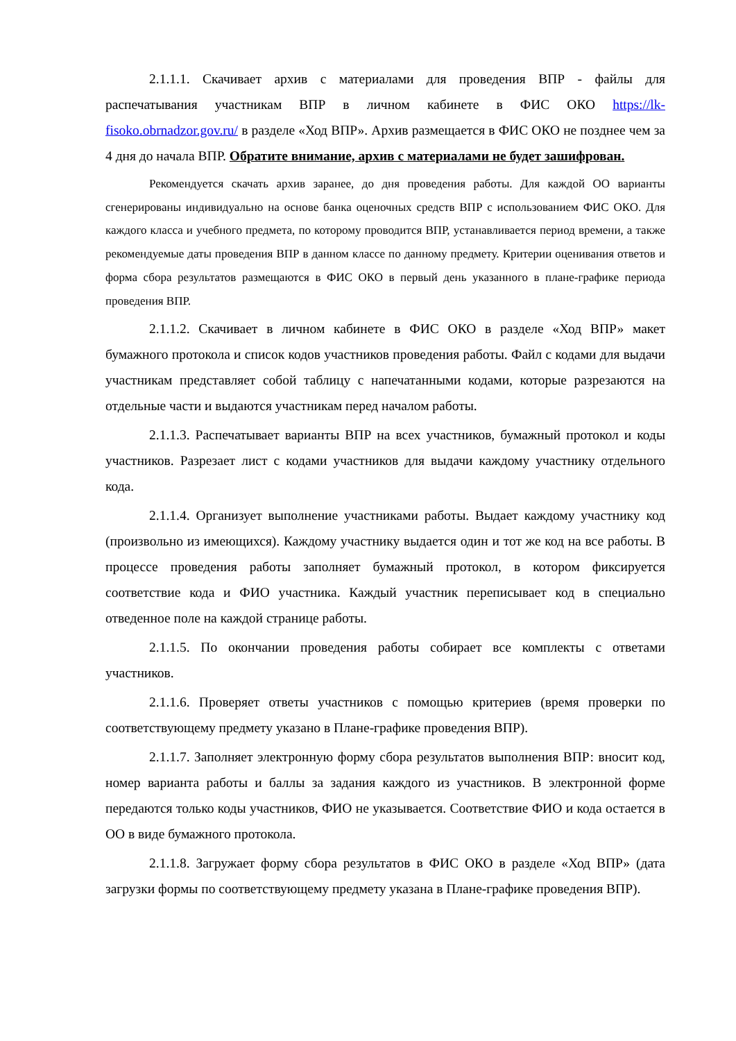2.1.1.1. Скачивает архив с материалами для проведения ВПР - файлы для распечатывания участникам ВПР в личном кабинете в ФИС ОКО https://lk-fisoko.obrnadzor.gov.ru/ в разделе «Ход ВПР». Архив размещается в ФИС ОКО не позднее чем за 4 дня до начала ВПР. Обратите внимание, архив с материалами не будет зашифрован.
Рекомендуется скачать архив заранее, до дня проведения работы. Для каждой ОО варианты сгенерированы индивидуально на основе банка оценочных средств ВПР с использованием ФИС ОКО. Для каждого класса и учебного предмета, по которому проводится ВПР, устанавливается период времени, а также рекомендуемые даты проведения ВПР в данном классе по данному предмету. Критерии оценивания ответов и форма сбора результатов размещаются в ФИС ОКО в первый день указанного в плане-графике периода проведения ВПР.
2.1.1.2. Скачивает в личном кабинете в ФИС ОКО в разделе «Ход ВПР» макет бумажного протокола и список кодов участников проведения работы. Файл с кодами для выдачи участникам представляет собой таблицу с напечатанными кодами, которые разрезаются на отдельные части и выдаются участникам перед началом работы.
2.1.1.3. Распечатывает варианты ВПР на всех участников, бумажный протокол и коды участников. Разрезает лист с кодами участников для выдачи каждому участнику отдельного кода.
2.1.1.4. Организует выполнение участниками работы. Выдает каждому участнику код (произвольно из имеющихся). Каждому участнику выдается один и тот же код на все работы. В процессе проведения работы заполняет бумажный протокол, в котором фиксируется соответствие кода и ФИО участника. Каждый участник переписывает код в специально отведенное поле на каждой странице работы.
2.1.1.5. По окончании проведения работы собирает все комплекты с ответами участников.
2.1.1.6. Проверяет ответы участников с помощью критериев (время проверки по соответствующему предмету указано в Плане-графике проведения ВПР).
2.1.1.7. Заполняет электронную форму сбора результатов выполнения ВПР: вносит код, номер варианта работы и баллы за задания каждого из участников. В электронной форме передаются только коды участников, ФИО не указывается. Соответствие ФИО и кода остается в ОО в виде бумажного протокола.
2.1.1.8. Загружает форму сбора результатов в ФИС ОКО в разделе «Ход ВПР» (дата загрузки формы по соответствующему предмету указана в Плане-графике проведения ВПР).